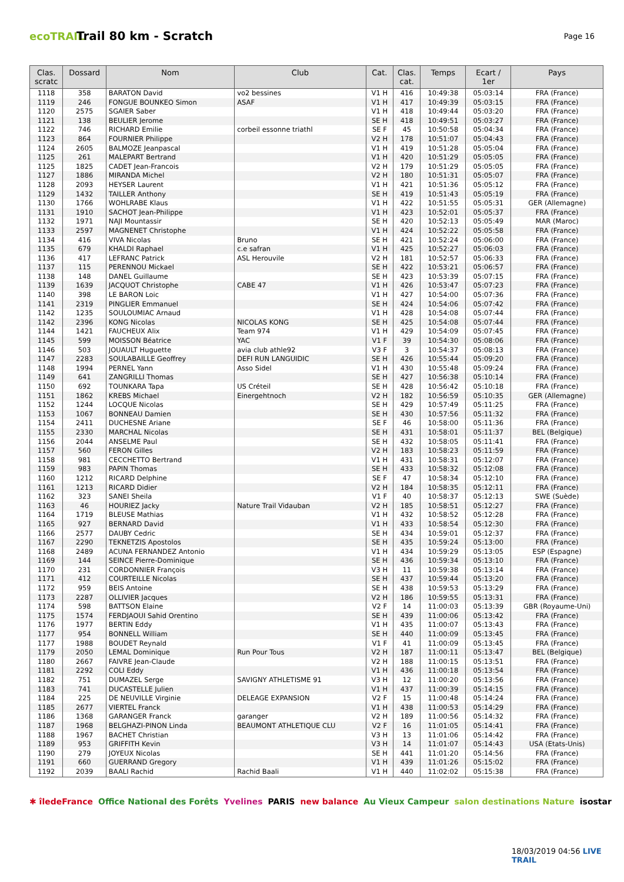ecoTRAIL
Trail 80 km - Scratch
Page 16
| Clas. scratc | Dossard | Nom | Club | Cat. | Clas. cat. | Temps | Ecart / 1er | Pays |
| --- | --- | --- | --- | --- | --- | --- | --- | --- |
| 1118 | 358 | BARATON David | vo2 bessines | V1 H | 416 | 10:49:38 | 05:03:14 | FRA (France) |
| 1119 | 246 | FONGUE BOUNKEO Simon | ASAF | V1 H | 417 | 10:49:39 | 05:03:15 | FRA (France) |
| 1120 | 2575 | SGAIER Saber | | V1 H | 418 | 10:49:44 | 05:03:20 | FRA (France) |
| 1121 | 138 | BEULIER Jerome | | SE H | 418 | 10:49:51 | 05:03:27 | FRA (France) |
| 1122 | 746 | RICHARD Emilie | corbeil essonne triathl | SE F | 45 | 10:50:58 | 05:04:34 | FRA (France) |
| 1123 | 864 | FOURNIER Philippe | | V2 H | 178 | 10:51:07 | 05:04:43 | FRA (France) |
| 1124 | 2605 | BALMOZE Jeanpascal | | V1 H | 419 | 10:51:28 | 05:05:04 | FRA (France) |
| 1125 | 261 | MALEPART Bertrand | | V1 H | 420 | 10:51:29 | 05:05:05 | FRA (France) |
| 1125 | 1825 | CADET Jean-Francois | | V2 H | 179 | 10:51:29 | 05:05:05 | FRA (France) |
| 1127 | 1886 | MIRANDA Michel | | V2 H | 180 | 10:51:31 | 05:05:07 | FRA (France) |
| 1128 | 2093 | HEYSER Laurent | | V1 H | 421 | 10:51:36 | 05:05:12 | FRA (France) |
| 1129 | 1432 | TAILLER Anthony | | SE H | 419 | 10:51:43 | 05:05:19 | FRA (France) |
| 1130 | 1766 | WOHLRABE Klaus | | V1 H | 422 | 10:51:55 | 05:05:31 | GER (Allemagne) |
| 1131 | 1910 | SACHOT Jean-Philippe | | V1 H | 423 | 10:52:01 | 05:05:37 | FRA (France) |
| 1132 | 1971 | NAJI Mountassir | | SE H | 420 | 10:52:13 | 05:05:49 | MAR (Maroc) |
| 1133 | 2597 | MAGNENET Christophe | | V1 H | 424 | 10:52:22 | 05:05:58 | FRA (France) |
| 1134 | 416 | VIVA Nicolas | Bruno | SE H | 421 | 10:52:24 | 05:06:00 | FRA (France) |
| 1135 | 679 | KHALDI Raphael | c.e safran | V1 H | 425 | 10:52:27 | 05:06:03 | FRA (France) |
| 1136 | 417 | LEFRANC Patrick | ASL Herouvile | V2 H | 181 | 10:52:57 | 05:06:33 | FRA (France) |
| 1137 | 115 | PERENNOU Mickael | | SE H | 422 | 10:53:21 | 05:06:57 | FRA (France) |
| 1138 | 148 | DANEL Guillaume | | SE H | 423 | 10:53:39 | 05:07:15 | FRA (France) |
| 1139 | 1639 | JACQUOT Christophe | CABE 47 | V1 H | 426 | 10:53:47 | 05:07:23 | FRA (France) |
| 1140 | 398 | LE BARON Loic | | V1 H | 427 | 10:54:00 | 05:07:36 | FRA (France) |
| 1141 | 2319 | PINGLIER Emmanuel | | SE H | 424 | 10:54:06 | 05:07:42 | FRA (France) |
| 1142 | 1235 | SOULOUMIAC Arnaud | | V1 H | 428 | 10:54:08 | 05:07:44 | FRA (France) |
| 1142 | 2396 | KONG Nicolas | NICOLAS KONG | SE H | 425 | 10:54:08 | 05:07:44 | FRA (France) |
| 1144 | 1421 | FAUCHEUX Alix | Team 974 | V1 H | 429 | 10:54:09 | 05:07:45 | FRA (France) |
| 1145 | 599 | MOISSON Béatrice | YAC | V1 F | 39 | 10:54:30 | 05:08:06 | FRA (France) |
| 1146 | 503 | JOUAULT Huguette | avia club athle92 | V3 F | 3 | 10:54:37 | 05:08:13 | FRA (France) |
| 1147 | 2283 | SOULABAILLE Geoffrey | DEFI RUN LANGUIDIC | SE H | 426 | 10:55:44 | 05:09:20 | FRA (France) |
| 1148 | 1994 | PERNEL Yann | Asso Sidel | V1 H | 430 | 10:55:48 | 05:09:24 | FRA (France) |
| 1149 | 641 | ZANGRILLI Thomas | | SE H | 427 | 10:56:38 | 05:10:14 | FRA (France) |
| 1150 | 692 | TOUNKARA Tapa | US Créteil | SE H | 428 | 10:56:42 | 05:10:18 | FRA (France) |
| 1151 | 1862 | KREBS Michael | Einergehtnoch | V2 H | 182 | 10:56:59 | 05:10:35 | GER (Allemagne) |
| 1152 | 1244 | LOCQUE Nicolas | | SE H | 429 | 10:57:49 | 05:11:25 | FRA (France) |
| 1153 | 1067 | BONNEAU Damien | | SE H | 430 | 10:57:56 | 05:11:32 | FRA (France) |
| 1154 | 2411 | DUCHESNE Ariane | | SE F | 46 | 10:58:00 | 05:11:36 | FRA (France) |
| 1155 | 2330 | MARCHAL Nicolas | | SE H | 431 | 10:58:01 | 05:11:37 | BEL (Belgique) |
| 1156 | 2044 | ANSELME Paul | | SE H | 432 | 10:58:05 | 05:11:41 | FRA (France) |
| 1157 | 560 | FERON Gilles | | V2 H | 183 | 10:58:23 | 05:11:59 | FRA (France) |
| 1158 | 981 | CECCHETTO Bertrand | | V1 H | 431 | 10:58:31 | 05:12:07 | FRA (France) |
| 1159 | 983 | PAPIN Thomas | | SE H | 433 | 10:58:32 | 05:12:08 | FRA (France) |
| 1160 | 1212 | RICARD Delphine | | SE F | 47 | 10:58:34 | 05:12:10 | FRA (France) |
| 1161 | 1213 | RICARD Didier | | V2 H | 184 | 10:58:35 | 05:12:11 | FRA (France) |
| 1162 | 323 | SANEI Sheila | | V1 F | 40 | 10:58:37 | 05:12:13 | SWE (Suède) |
| 1163 | 46 | HOURIEZ Jacky | Nature Trail Vidauban | V2 H | 185 | 10:58:51 | 05:12:27 | FRA (France) |
| 1164 | 1719 | BLEUSE Mathias | | V1 H | 432 | 10:58:52 | 05:12:28 | FRA (France) |
| 1165 | 927 | BERNARD David | | V1 H | 433 | 10:58:54 | 05:12:30 | FRA (France) |
| 1166 | 2577 | DAUBY Cedric | | SE H | 434 | 10:59:01 | 05:12:37 | FRA (France) |
| 1167 | 2290 | TEKNETZIS Apostolos | | SE H | 435 | 10:59:24 | 05:13:00 | FRA (France) |
| 1168 | 2489 | ACUNA FERNANDEZ Antonio | | V1 H | 434 | 10:59:29 | 05:13:05 | ESP (Espagne) |
| 1169 | 144 | SEINCE Pierre-Dominique | | SE H | 436 | 10:59:34 | 05:13:10 | FRA (France) |
| 1170 | 231 | CORDONNIER François | | V3 H | 11 | 10:59:38 | 05:13:14 | FRA (France) |
| 1171 | 412 | COURTEILLE Nicolas | | SE H | 437 | 10:59:44 | 05:13:20 | FRA (France) |
| 1172 | 959 | BEIS Antoine | | SE H | 438 | 10:59:53 | 05:13:29 | FRA (France) |
| 1173 | 2287 | OLLIVIER Jacques | | V2 H | 186 | 10:59:55 | 05:13:31 | FRA (France) |
| 1174 | 598 | BATTSON Elaine | | V2 F | 14 | 11:00:03 | 05:13:39 | GBR (Royaume-Uni) |
| 1175 | 1574 | FERDJAOUI Sahid Orentino | | SE H | 439 | 11:00:06 | 05:13:42 | FRA (France) |
| 1176 | 1977 | BERTIN Eddy | | V1 H | 435 | 11:00:07 | 05:13:43 | FRA (France) |
| 1177 | 954 | BONNELL William | | SE H | 440 | 11:00:09 | 05:13:45 | FRA (France) |
| 1177 | 1988 | BOUDET Reynald | | V1 F | 41 | 11:00:09 | 05:13:45 | FRA (France) |
| 1179 | 2050 | LEMAL Dominique | Run Pour Tous | V2 H | 187 | 11:00:11 | 05:13:47 | BEL (Belgique) |
| 1180 | 2667 | FAIVRE Jean-Claude | | V2 H | 188 | 11:00:15 | 05:13:51 | FRA (France) |
| 1181 | 2292 | COLI Eddy | | V1 H | 436 | 11:00:18 | 05:13:54 | FRA (France) |
| 1182 | 751 | DUMAZEL Serge | SAVIGNY ATHLETISME 91 | V3 H | 12 | 11:00:20 | 05:13:56 | FRA (France) |
| 1183 | 741 | DUCASTELLE Julien | | V1 H | 437 | 11:00:39 | 05:14:15 | FRA (France) |
| 1184 | 225 | DE NEUVILLE Virginie | DELEAGE EXPANSION | V2 F | 15 | 11:00:48 | 05:14:24 | FRA (France) |
| 1185 | 2677 | VIERTEL Franck | | V1 H | 438 | 11:00:53 | 05:14:29 | FRA (France) |
| 1186 | 1368 | GARANGER Franck | garanger | V2 H | 189 | 11:00:56 | 05:14:32 | FRA (France) |
| 1187 | 1968 | BELGHAZI-PINON Linda | BEAUMONT ATHLETIQUE CLU | V2 F | 16 | 11:01:05 | 05:14:41 | FRA (France) |
| 1188 | 1967 | BACHET Christian | | V3 H | 13 | 11:01:06 | 05:14:42 | FRA (France) |
| 1189 | 953 | GRIFFITH Kevin | | V3 H | 14 | 11:01:07 | 05:14:43 | USA (Etats-Unis) |
| 1190 | 279 | JOYEUX Nicolas | | SE H | 441 | 11:01:20 | 05:14:56 | FRA (France) |
| 1191 | 660 | GUERRAND Gregory | | V1 H | 439 | 11:01:26 | 05:15:02 | FRA (France) |
| 1192 | 2039 | BAALI Rachid | Rachid Baali | V1 H | 440 | 11:02:02 | 05:15:38 | FRA (France) |
✱ îledeFrance Office National des Forêts Yvelines PARIS new balance Au Vieux Campeur salon destinations Nature isostar
18/03/2019 04:56 LIVE TRAIL